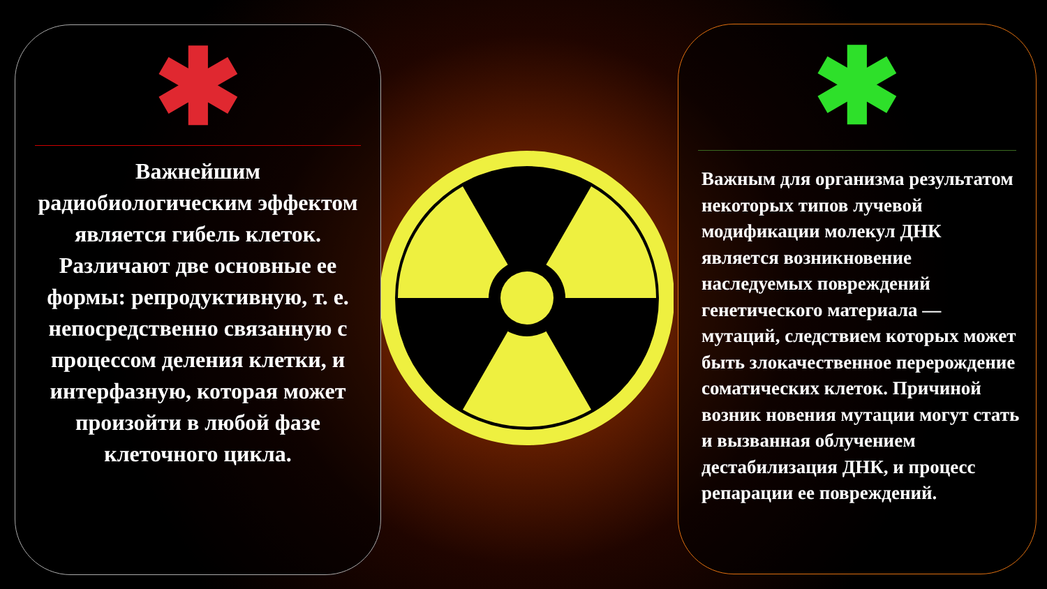✱
Важнейшим радиобиологическим эффектом является гибель клеток.
Различают две основные ее формы: репродуктивную, т. е. непосредственно связанную с процессом деления клетки, и интерфазную, которая может произойти в любой фазе клеточного цикла.
✱
Важным для организма результатом некоторых типов лучевой модификации молекул ДНК является возникновение наследуемых повреждений генетического материала — мутаций, следствием которых может быть злокачественное перерождение соматических клеток. Причиной возник новения мутации могут стать и вызванная облучением дестабилизация ДНК, и процесс репарации ее повреждений.